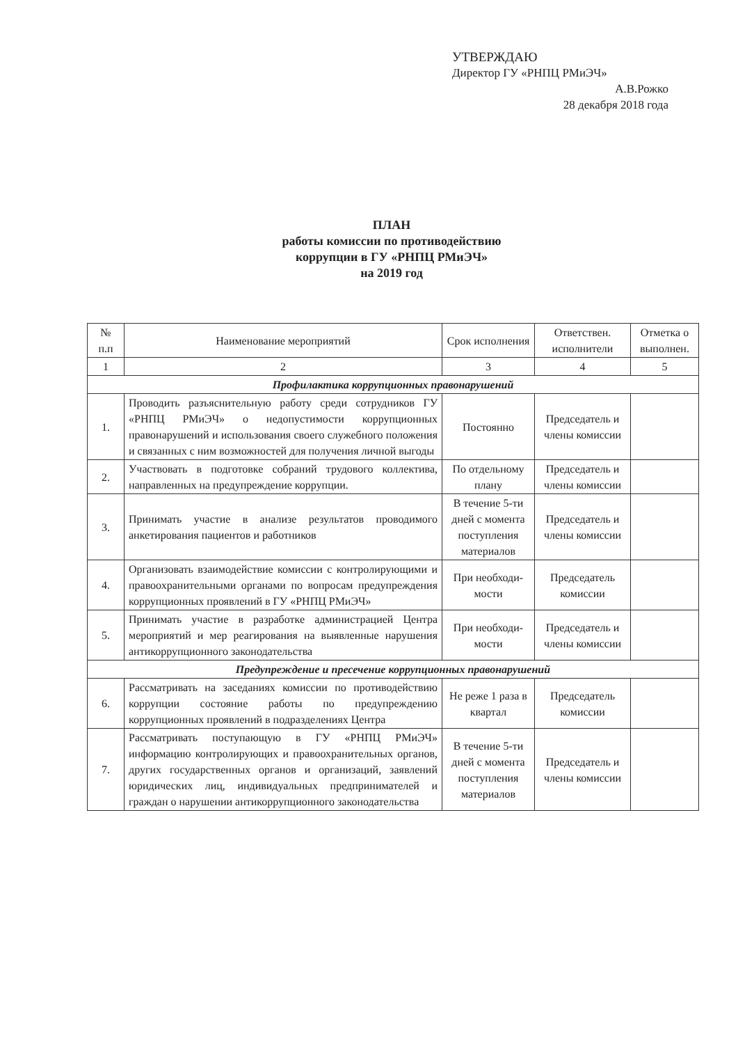УТВЕРЖДАЮ
Директор ГУ «РНПЦ РМиЭЧ»
А.В.Рожко
28 декабря 2018 года
ПЛАН
работы комиссии по противодействию
коррупции в ГУ «РНПЦ РМиЭЧ»
на 2019 год
| № п.п | Наименование мероприятий | Срок исполнения | Ответствен. исполнители | Отметка о выполнен. |
| --- | --- | --- | --- | --- |
| 1 | 2 | 3 | 4 | 5 |
| Профилактика коррупционных правонарушений | | | | |
| 1. | Проводить разъяснительную работу среди сотрудников ГУ «РНПЦ РМиЭЧ» о недопустимости коррупционных правонарушений и использования своего служебного положения и связанных с ним возможностей для получения личной выгоды | Постоянно | Председатель и члены комиссии | |
| 2. | Участвовать в подготовке собраний трудового коллектива, направленных на предупреждение коррупции. | По отдельному плану | Председатель и члены комиссии | |
| 3. | Принимать участие в анализе результатов проводимого анкетирования пациентов и работников | В течение 5-ти дней с момента поступления материалов | Председатель и члены комиссии | |
| 4. | Организовать взаимодействие комиссии с контролирующими и правоохранительными органами по вопросам предупреждения коррупционных проявлений в ГУ «РНПЦ РМиЭЧ» | При необходи-мости | Председатель комиссии | |
| 5. | Принимать участие в разработке администрацией Центра мероприятий и мер реагирования на выявленные нарушения антикоррупционного законодательства | При необходи-мости | Председатель и члены комиссии | |
| Предупреждение и пресечение коррупционных правонарушений | | | | |
| 6. | Рассматривать на заседаниях комиссии по противодействию коррупции состояние работы по предупреждению коррупционных проявлений в подразделениях Центра | Не реже 1 раза в квартал | Председатель комиссии | |
| 7. | Рассматривать поступающую в ГУ «РНПЦ РМиЭЧ» информацию контролирующих и правоохранительных органов, других государственных органов и организаций, заявлений юридических лиц, индивидуальных предпринимателей и граждан о нарушении антикоррупционного законодательства | В течение 5-ти дней с момента поступления материалов | Председатель и члены комиссии | |